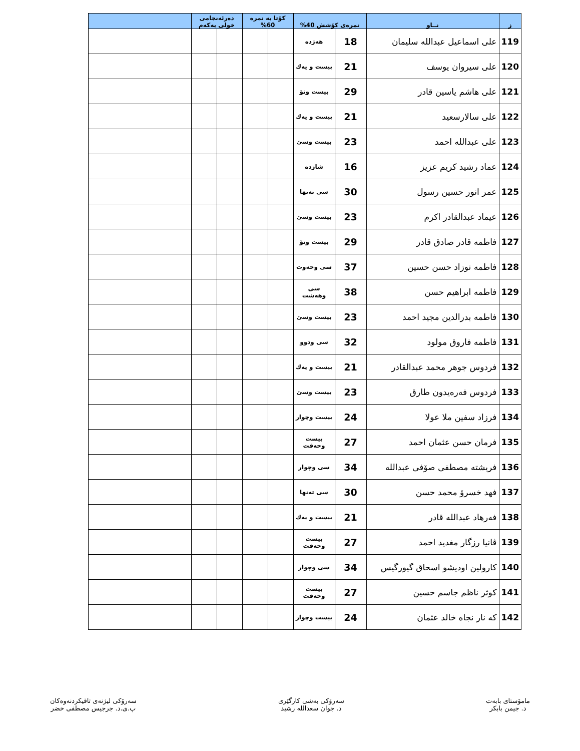| ز | نــاو | نمرەی کۆشش 40% | | کۆتا بە نمرە 60% | | دەرئەنجامی خولی یەکەم | | |
| --- | --- | --- | --- | --- | --- | --- | --- | --- |
| 119 | علی اسماعیل عبدالله سلیمان | 18 | هەژدە | | | | | |
| 120 | علی سیروان یوسف | 21 | بیست و یەك | | | | | |
| 121 | علی هاشم یاسین قادر | 29 | بیست ونۆ | | | | | |
| 122 | علی سالارسعید | 21 | بیست و یەك | | | | | |
| 123 | علی عبدالله احمد | 23 | بیست وسێ | | | | | |
| 124 | عماد رشید کریم عزیز | 16 | شازدە | | | | | |
| 125 | عمر انور حسین رسول | 30 | سی تەنها | | | | | |
| 126 | عیماد عبدالقادر اکرم | 23 | بیست وسێ | | | | | |
| 127 | فاطمه قادر صادق قادر | 29 | بیست ونۆ | | | | | |
| 128 | فاطمه نوزاد حسن حسین | 37 | سی وحەوت | | | | | |
| 129 | فاطمه ابراهیم حسن | 38 | سی وهەشت | | | | | |
| 130 | فاطمه بدرالدین مجید احمد | 23 | بیست وسێ | | | | | |
| 131 | فاطمه فاروق مولود | 32 | سی ودوو | | | | | |
| 132 | فردوس جوهر محمد عبدالقادر | 21 | بیست و یەك | | | | | |
| 133 | فردوس فەرەیدون طارق | 23 | بیست وسێ | | | | | |
| 134 | فرزاد سفین ملا عولا | 24 | بیست وچوار | | | | | |
| 135 | فرمان حسن عثمان احمد | 27 | بیست وحەفت | | | | | |
| 136 | فریشته مصطفی صۆفی عبدالله | 34 | سی وچوار | | | | | |
| 137 | فهد خسرۆ محمد حسن | 30 | سی تەنها | | | | | |
| 138 | فەرهاد عبدالله قادر | 21 | بیست و یەك | | | | | |
| 139 | ڤانیا رزگار مغدید احمد | 27 | بیست وحەفت | | | | | |
| 140 | کارولین اودیشو اسحاق گیورگیس | 34 | سی وچوار | | | | | |
| 141 | کوثر ناظم جاسم حسین | 27 | بیست وحەفت | | | | | |
| 142 | که نار نجاه خالد عثمان | 24 | بیست وچوار | | | | | |
مامۆستای بابەت
د. جیمن بابكر
سەرۆکی بەشی کارگێری
د. جوان سعدالله رشید
سەرۆکی لیژنەی تاقیکردنەوەکان
پ.ی.د. جرجیس مصطفی خضر